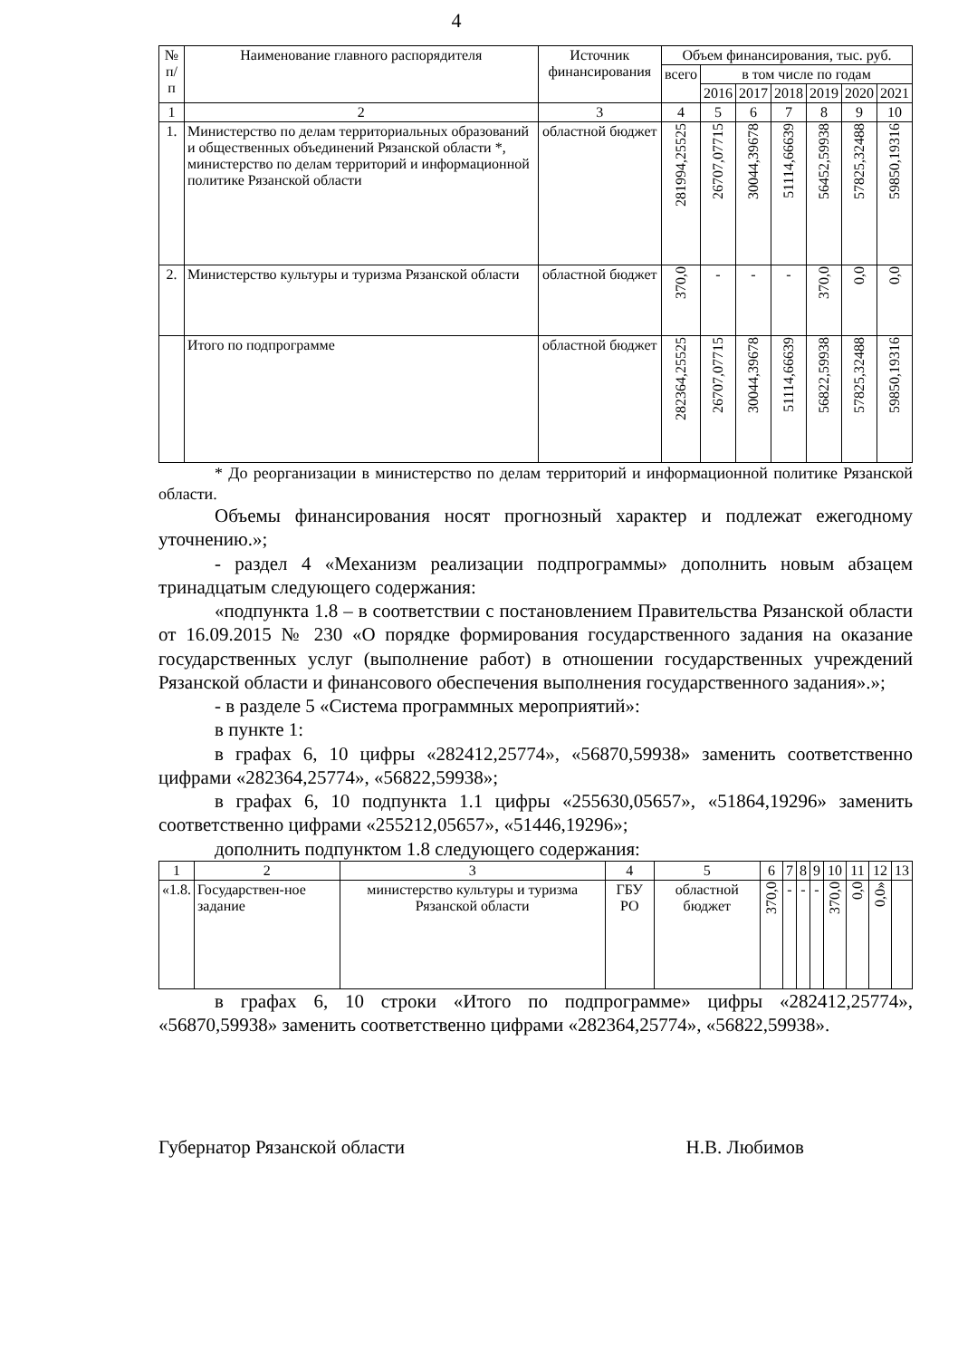4
| № п/п | Наименование главного распорядителя | Источник финансирования | Объем финансирования, тыс. руб. | | | | | | |
| --- | --- | --- | --- | --- | --- | --- | --- | --- | --- |
| | | | всего | в том числе по годам | | | | | |
| | | | | 2016 | 2017 | 2018 | 2019 | 2020 | 2021 |
| 1 | 2 | 3 | 4 | 5 | 6 | 7 | 8 | 9 | 10 |
| 1. | Министерство по делам территориальных образований и общественных объединений Рязанской области *, министерство по делам территорий и информационной политике Рязанской области | областной бюджет | 281994,25525 | 26707,07715 | 30044,39678 | 51114,66639 | 56452,59938 | 57825,32488 | 59850,19316 |
| 2. | Министерство культуры и туризма Рязанской области | областной бюджет | 370,0 | - | - | - | 370,0 | 0,0 | 0,0 |
| | Итого по подпрограмме | областной бюджет | 282364,25525 | 26707,07715 | 30044,39678 | 51114,66639 | 56822,59938 | 57825,32488 | 59850,19316 |
* До реорганизации в министерство по делам территорий и информационной политике Рязанской области.
Объемы финансирования носят прогнозный характер и подлежат ежегодному уточнению.»;
- раздел 4 «Механизм реализации подпрограммы» дополнить новым абзацем тринадцатым следующего содержания:
«подпункта 1.8 – в соответствии с постановлением Правительства Рязанской области от 16.09.2015 № 230 «О порядке формирования государственного задания на оказание государственных услуг (выполнение работ) в отношении государственных учреждений Рязанской области и финансового обеспечения выполнения государственного задания».»;
- в разделе 5 «Система программных мероприятий»:
в пункте 1:
в графах 6, 10 цифры «282412,25774», «56870,59938» заменить соответственно цифрами «282364,25774», «56822,59938»;
в графах 6, 10 подпункта 1.1 цифры «255630,05657», «51864,19296» заменить соответственно цифрами «255212,05657», «51446,19296»;
дополнить подпунктом 1.8 следующего содержания:
| 1 | 2 | 3 | 4 | 5 | 6 | 7 | 8 | 9 | 10 | 11 | 12 | 13 |
| «1.8. | Государствен-ное задание | министерство культуры и туризма Рязанской области | ГБУ РО | областной бюджет | 370,0 | - | - | - | 370,0 | 0,0 | 0,0» | |
в графах 6, 10 строки «Итого по подпрограмме» цифры «282412,25774», «56870,59938» заменить соответственно цифрами «282364,25774», «56822,59938».
Губернатор Рязанской области Н.В. Любимов